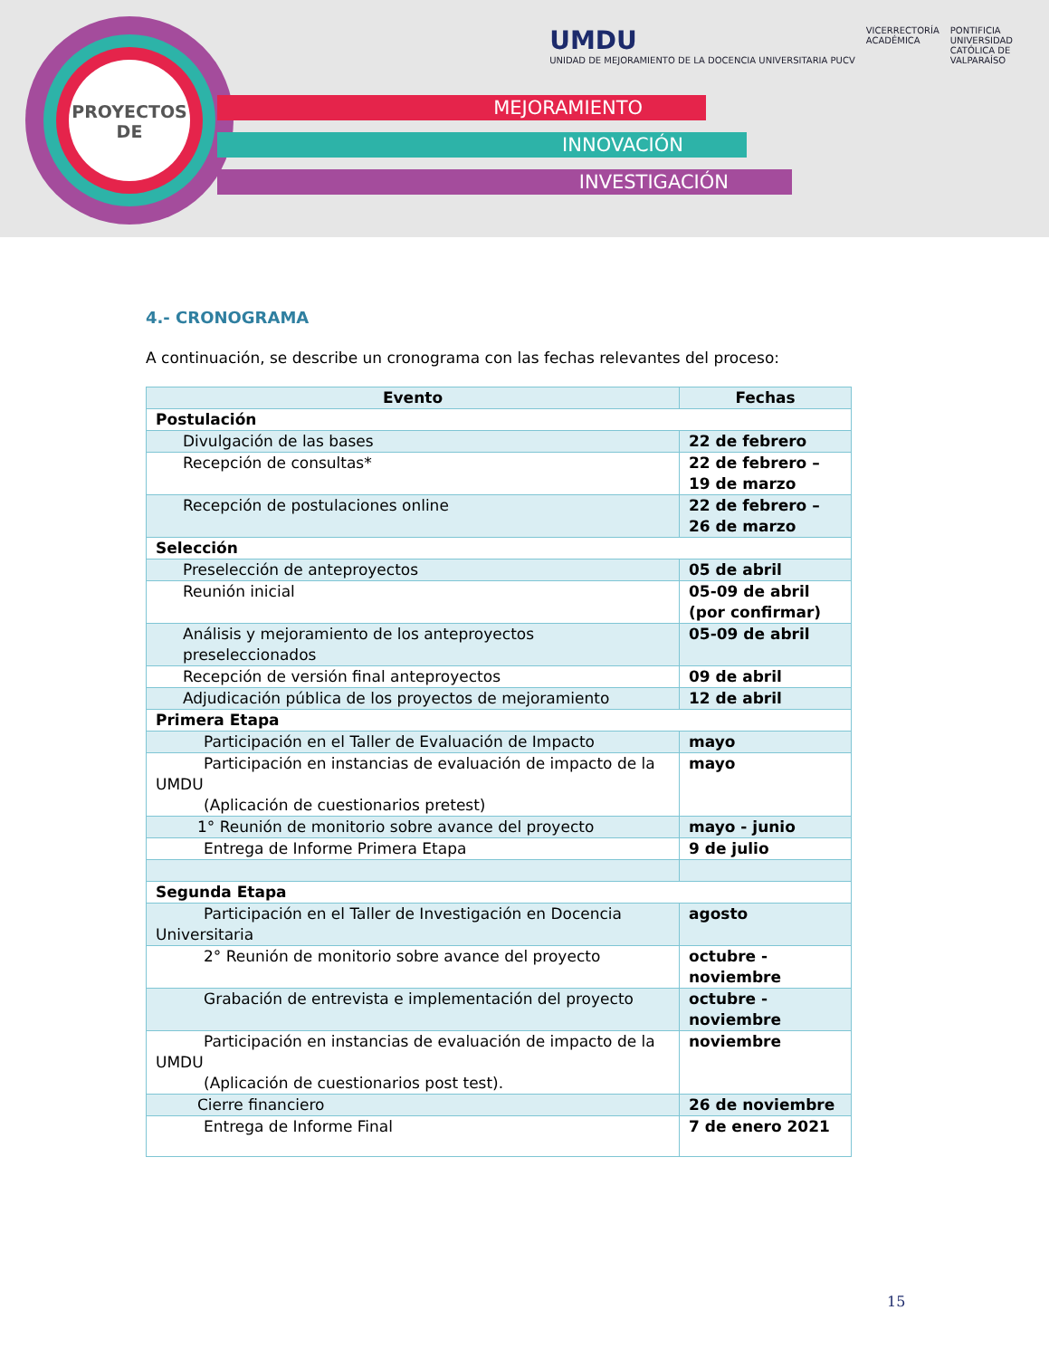MEJORAMIENTO
INNOVACIÓN
INVESTIGACIÓN
PROYECTOS
DE
UMDU
UNIDAD DE MEJORAMIENTO DE LA DOCENCIA UNIVERSITARIA PUCV
VICERRECTORÍA
ACADÉMICA
PONTIFICIA
UNIVERSIDAD
CATÓLICA DE
VALPARAÍSO
4.- CRONOGRAMA
A continuación, se describe un cronograma con las fechas relevantes del proceso:
| Evento | Fechas |
| --- | --- |
| Postulación | |
| Divulgación de las bases | 22 de febrero |
| Recepción de consultas* | 22 de febrero – 19 de marzo |
| Recepción de postulaciones online | 22 de febrero – 26 de marzo |
| Selección | |
| Preselección de anteproyectos | 05 de abril |
| Reunión inicial | 05-09 de abril (por confirmar) |
| Análisis y mejoramiento de los anteproyectos preseleccionados | 05-09 de abril |
| Recepción de versión final anteproyectos | 09 de abril |
| Adjudicación pública de los proyectos de mejoramiento | 12 de abril |
| Primera Etapa | |
| Participación en el Taller de Evaluación de Impacto | mayo |
| Participación en instancias de evaluación de impacto de la UMDU (Aplicación de cuestionarios pretest) | mayo |
| 1° Reunión de monitorio sobre avance del proyecto | mayo - junio |
| Entrega de Informe Primera Etapa | 9 de julio |
| Segunda Etapa | |
| Participación en el Taller de Investigación en Docencia Universitaria | agosto |
| 2° Reunión de monitorio sobre avance del proyecto | octubre - noviembre |
| Grabación de entrevista e implementación del proyecto | octubre - noviembre |
| Participación en instancias de evaluación de impacto de la UMDU (Aplicación de cuestionarios post test). | noviembre |
| Cierre financiero | 26 de noviembre |
| Entrega de Informe Final | 7 de enero 2021 |
15